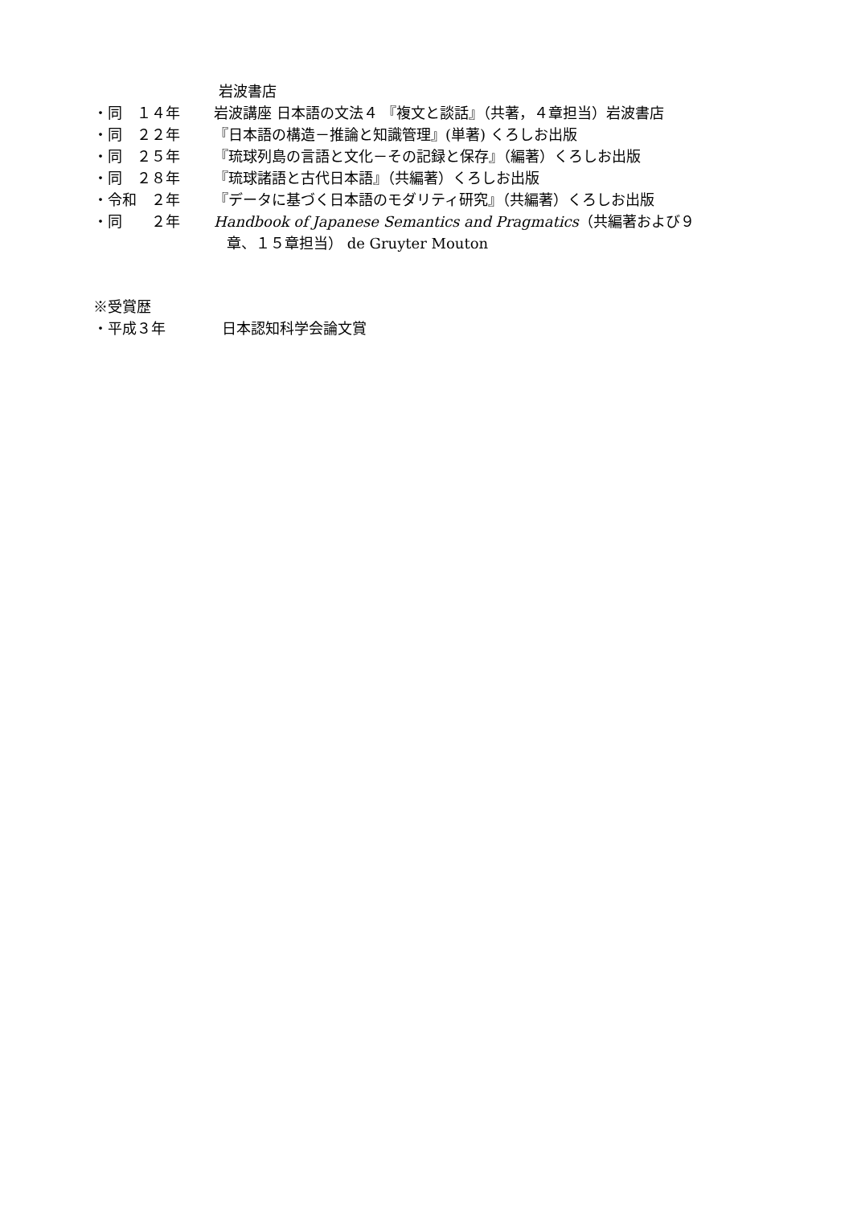岩波書店
・同　１４年 岩波講座 日本語の文法４ 『複文と談話』（共著，４章担当）岩波書店
・同　２２年 『日本語の構造－推論と知識管理』(単著) くろしお出版
・同　２５年 『琉球列島の言語と文化－その記録と保存』（編著）くろしお出版
・同　２８年 『琉球諸語と古代日本語』（共編著）くろしお出版
・令和　２年 『データに基づく日本語のモダリティ研究』（共編著）くろしお出版
・同　　２年 Handbook of Japanese Semantics and Pragmatics（共編著および９
章、１５章担当） de Gruyter Mouton
※受賞歴
・平成３年 日本認知科学会論文賞